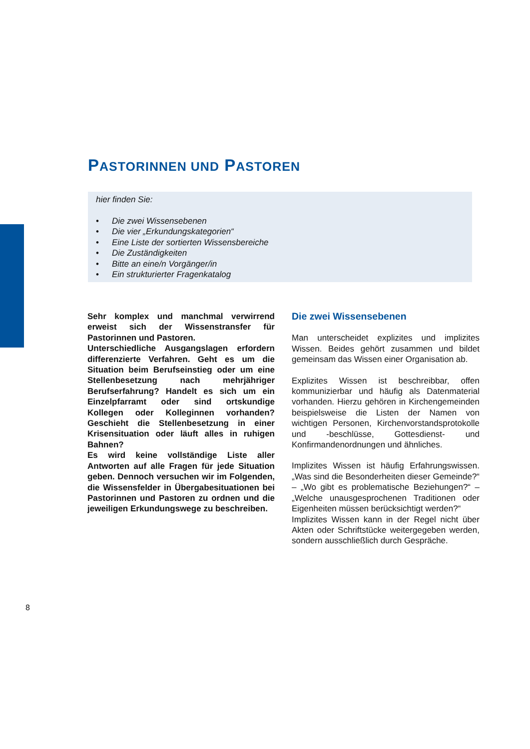PASTORINNEN UND PASTOREN
hier finden Sie:
• Die zwei Wissensebenen
• Die vier „Erkundungskategorien“
• Eine Liste der sortierten Wissensbereiche
• Die Zuständigkeiten
• Bitte an eine/n Vorgänger/in
• Ein strukturierter Fragenkatalog
Sehr komplex und manchmal verwirrend erweist sich der Wissenstransfer für Pastorinnen und Pastoren.
Unterschiedliche Ausgangslagen erfordern differenzierte Verfahren. Geht es um die Situation beim Berufseinstieg oder um eine Stellenbesetzung nach mehrjähriger Berufserfahrung? Handelt es sich um ein Einzelpfarramt oder sind ortskundige Kollegen oder Kolleginnen vorhanden? Geschieht die Stellenbesetzung in einer Krisensituation oder läuft alles in ruhigen Bahnen?
Es wird keine vollständige Liste aller Antworten auf alle Fragen für jede Situation geben. Dennoch versuchen wir im Folgenden, die Wissensfelder in Übergabesituationen bei Pastorinnen und Pastoren zu ordnen und die jeweiligen Erkundungswege zu beschreiben.
Die zwei Wissensebenen
Man unterscheidet explizites und implizites Wissen. Beides gehört zusammen und bildet gemeinsam das Wissen einer Organisation ab.
Explizites Wissen ist beschreibbar, offen kommunizierbar und häufig als Datenmaterial vorhanden. Hierzu gehören in Kirchengemeinden beispielsweise die Listen der Namen von wichtigen Personen, Kirchenvorstandsprotokolle und -beschlüsse, Gottesdienst- und Konfirmandenordnungen und ähnliches.
Implizites Wissen ist häufig Erfahrungswissen. „Was sind die Besonderheiten dieser Gemeinde?“ – „Wo gibt es problematische Beziehungen?“ – „Welche unausgesprochenen Traditionen oder Eigenheiten müssen berücksichtigt werden?“
Implizites Wissen kann in der Regel nicht über Akten oder Schriftstücke weitergegeben werden, sondern ausschließlich durch Gespräche.
8